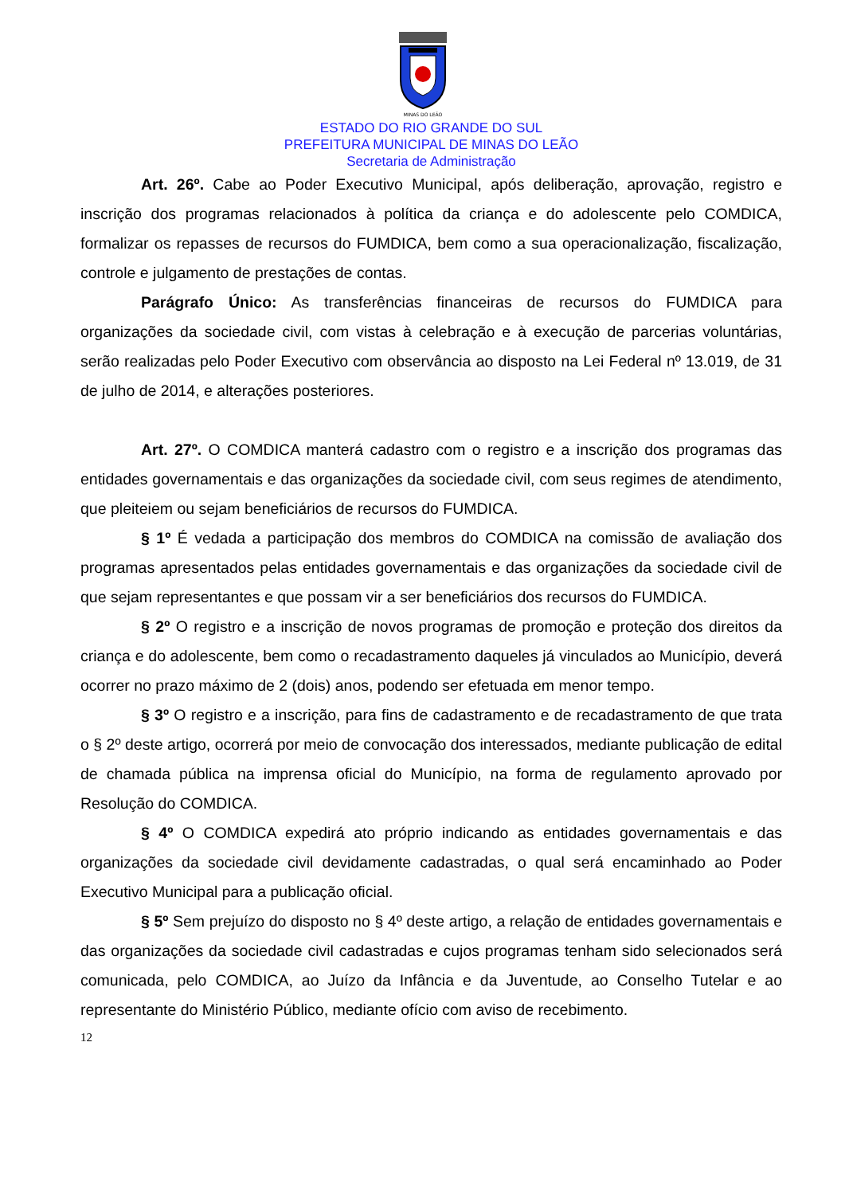MINAS DO LEÃO
ESTADO DO RIO GRANDE DO SUL
PREFEITURA MUNICIPAL DE MINAS DO LEÃO
Secretaria de Administração
Art. 26º. Cabe ao Poder Executivo Municipal, após deliberação, aprovação, registro e inscrição dos programas relacionados à política da criança e do adolescente pelo COMDICA, formalizar os repasses de recursos do FUMDICA, bem como a sua operacionalização, fiscalização, controle e julgamento de prestações de contas.
Parágrafo Único: As transferências financeiras de recursos do FUMDICA para organizações da sociedade civil, com vistas à celebração e à execução de parcerias voluntárias, serão realizadas pelo Poder Executivo com observância ao disposto na Lei Federal nº 13.019, de 31 de julho de 2014, e alterações posteriores.
Art. 27º. O COMDICA manterá cadastro com o registro e a inscrição dos programas das entidades governamentais e das organizações da sociedade civil, com seus regimes de atendimento, que pleiteiem ou sejam beneficiários de recursos do FUMDICA.
§ 1º É vedada a participação dos membros do COMDICA na comissão de avaliação dos programas apresentados pelas entidades governamentais e das organizações da sociedade civil de que sejam representantes e que possam vir a ser beneficiários dos recursos do FUMDICA.
§ 2º O registro e a inscrição de novos programas de promoção e proteção dos direitos da criança e do adolescente, bem como o recadastramento daqueles já vinculados ao Município, deverá ocorrer no prazo máximo de 2 (dois) anos, podendo ser efetuada em menor tempo.
§ 3º O registro e a inscrição, para fins de cadastramento e de recadastramento de que trata o § 2º deste artigo, ocorrerá por meio de convocação dos interessados, mediante publicação de edital de chamada pública na imprensa oficial do Município, na forma de regulamento aprovado por Resolução do COMDICA.
§ 4º O COMDICA expedirá ato próprio indicando as entidades governamentais e das organizações da sociedade civil devidamente cadastradas, o qual será encaminhado ao Poder Executivo Municipal para a publicação oficial.
§ 5º Sem prejuízo do disposto no § 4º deste artigo, a relação de entidades governamentais e das organizações da sociedade civil cadastradas e cujos programas tenham sido selecionados será comunicada, pelo COMDICA, ao Juízo da Infância e da Juventude, ao Conselho Tutelar e ao representante do Ministério Público, mediante ofício com aviso de recebimento.
12